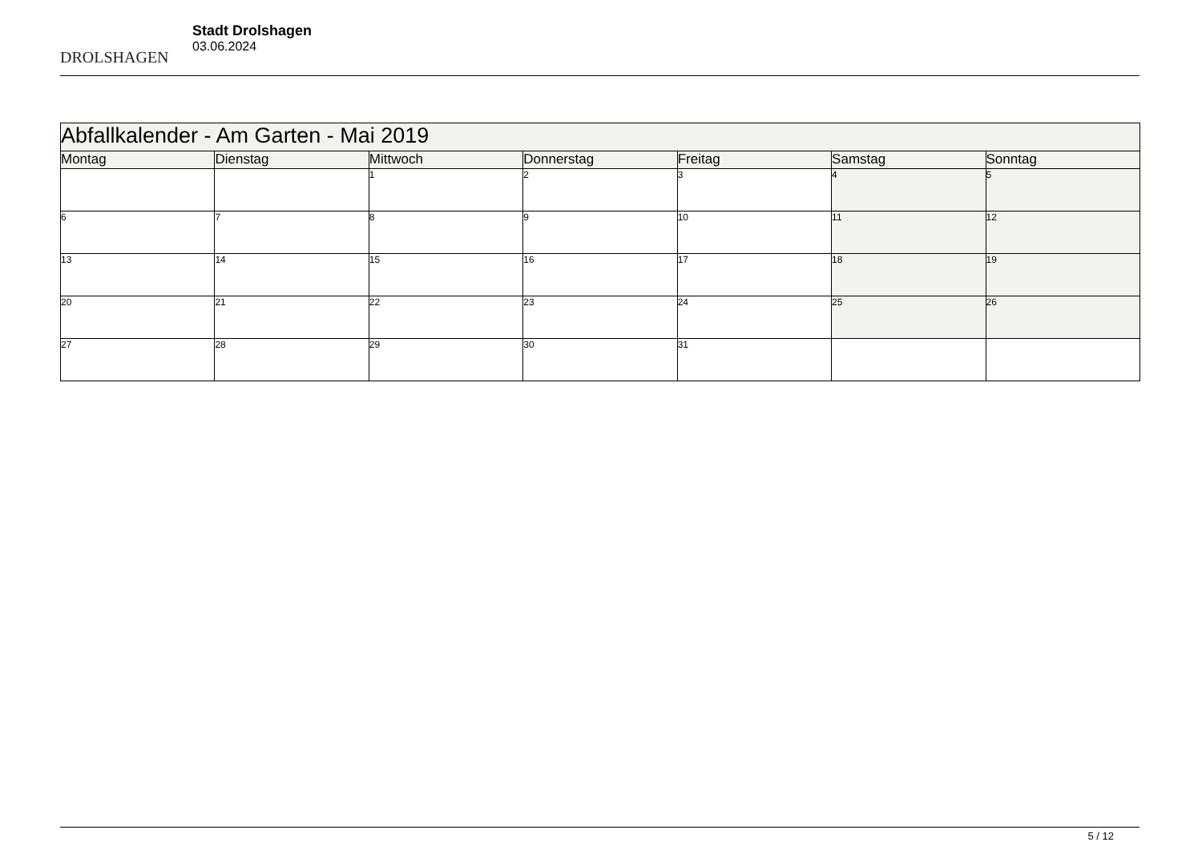DROLSHAGEN
Stadt Drolshagen
03.06.2024
| Abfallkalender - Am Garten - Mai 2019 | | | | | | |
| Montag | Dienstag | Mittwoch | Donnerstag | Freitag | Samstag | Sonntag |
| | | 1 | 2 | 3 | 4 | 5 |
| 6 | 7 | 8 | 9 | 10 | 11 | 12 |
| 13 | 14 | 15 | 16 | 17 | 18 | 19 |
| 20 | 21 | 22 | 23 | 24 | 25 | 26 |
| 27 | 28 | 29 | 30 | 31 | | |
5 / 12